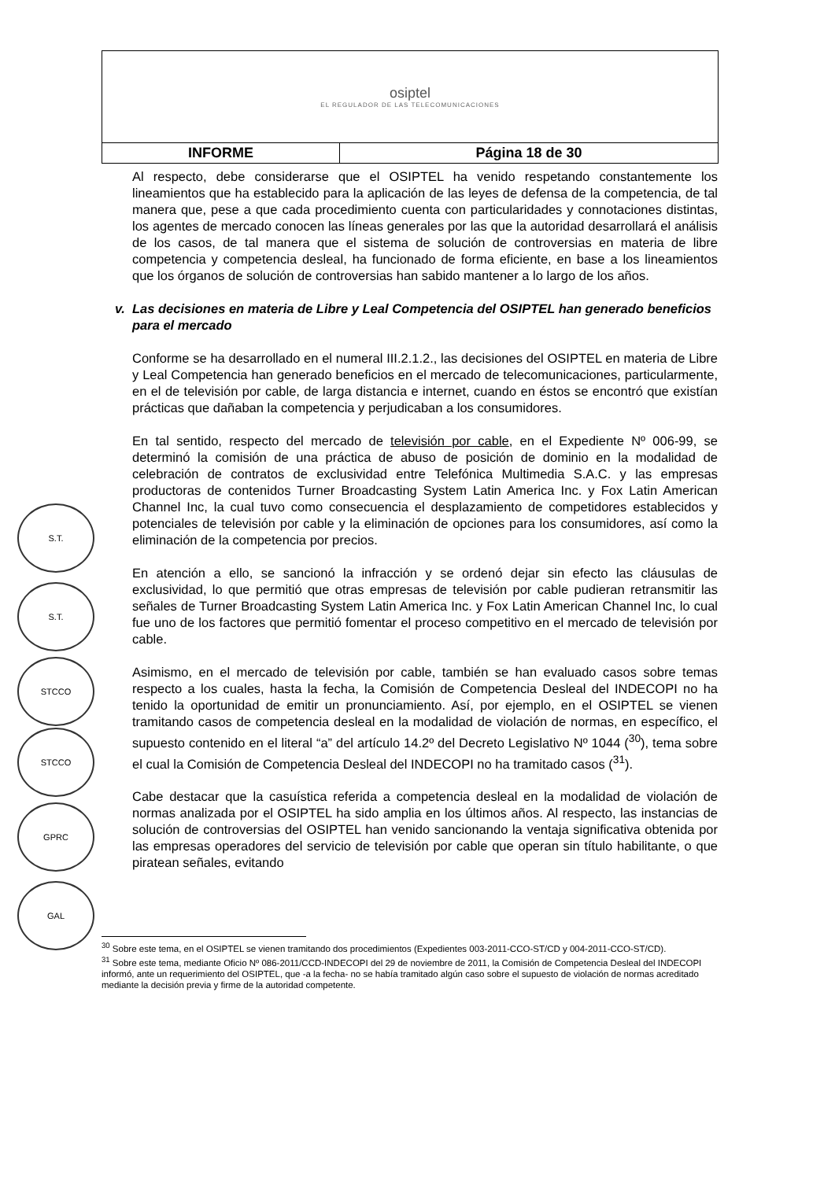| osiptel EL REGULADOR DE LAS TELECOMUNICACIONES | |
| INFORME | Página 18 de 30 |
Al respecto, debe considerarse que el OSIPTEL ha venido respetando constantemente los lineamientos que ha establecido para la aplicación de las leyes de defensa de la competencia, de tal manera que, pese a que cada procedimiento cuenta con particularidades y connotaciones distintas, los agentes de mercado conocen las líneas generales por las que la autoridad desarrollará el análisis de los casos, de tal manera que el sistema de solución de controversias en materia de libre competencia y competencia desleal, ha funcionado de forma eficiente, en base a los lineamientos que los órganos de solución de controversias han sabido mantener a lo largo de los años.
v. Las decisiones en materia de Libre y Leal Competencia del OSIPTEL han generado beneficios para el mercado
Conforme se ha desarrollado en el numeral III.2.1.2., las decisiones del OSIPTEL en materia de Libre y Leal Competencia han generado beneficios en el mercado de telecomunicaciones, particularmente, en el de televisión por cable, de larga distancia e internet, cuando en éstos se encontró que existían prácticas que dañaban la competencia y perjudicaban a los consumidores.
En tal sentido, respecto del mercado de televisión por cable, en el Expediente Nº 006-99, se determinó la comisión de una práctica de abuso de posición de dominio en la modalidad de celebración de contratos de exclusividad entre Telefónica Multimedia S.A.C. y las empresas productoras de contenidos Turner Broadcasting System Latin America Inc. y Fox Latin American Channel Inc, la cual tuvo como consecuencia el desplazamiento de competidores establecidos y potenciales de televisión por cable y la eliminación de opciones para los consumidores, así como la eliminación de la competencia por precios.
En atención a ello, se sancionó la infracción y se ordenó dejar sin efecto las cláusulas de exclusividad, lo que permitió que otras empresas de televisión por cable pudieran retransmitir las señales de Turner Broadcasting System Latin America Inc. y Fox Latin American Channel Inc, lo cual fue uno de los factores que permitió fomentar el proceso competitivo en el mercado de televisión por cable.
Asimismo, en el mercado de televisión por cable, también se han evaluado casos sobre temas respecto a los cuales, hasta la fecha, la Comisión de Competencia Desleal del INDECOPI no ha tenido la oportunidad de emitir un pronunciamiento. Así, por ejemplo, en el OSIPTEL se vienen tramitando casos de competencia desleal en la modalidad de violación de normas, en específico, el supuesto contenido en el literal “a” del artículo 14.2º del Decreto Legislativo Nº 1044 (<sup>30</sup>), tema sobre el cual la Comisión de Competencia Desleal del INDECOPI no ha tramitado casos (<sup>31</sup>).
Cabe destacar que la casuística referida a competencia desleal en la modalidad de violación de normas analizada por el OSIPTEL ha sido amplia en los últimos años. Al respecto, las instancias de solución de controversias del OSIPTEL han venido sancionando la ventaja significativa obtenida por las empresas operadores del servicio de televisión por cable que operan sin título habilitante, o que piratean señales, evitando
S.T.
S.T.
STCCO
STCCO
GPRC
GAL
<sup>30</sup> Sobre este tema, en el OSIPTEL se vienen tramitando dos procedimientos (Expedientes 003-2011-CCO-ST/CD y 004-2011-CCO-ST/CD).
<sup>31</sup> Sobre este tema, mediante Oficio Nº 086-2011/CCD-INDECOPI del 29 de noviembre de 2011, la Comisión de Competencia Desleal del INDECOPI informó, ante un requerimiento del OSIPTEL, que -a la fecha- no se había tramitado algún caso sobre el supuesto de violación de normas acreditado mediante la decisión previa y firme de la autoridad competente.